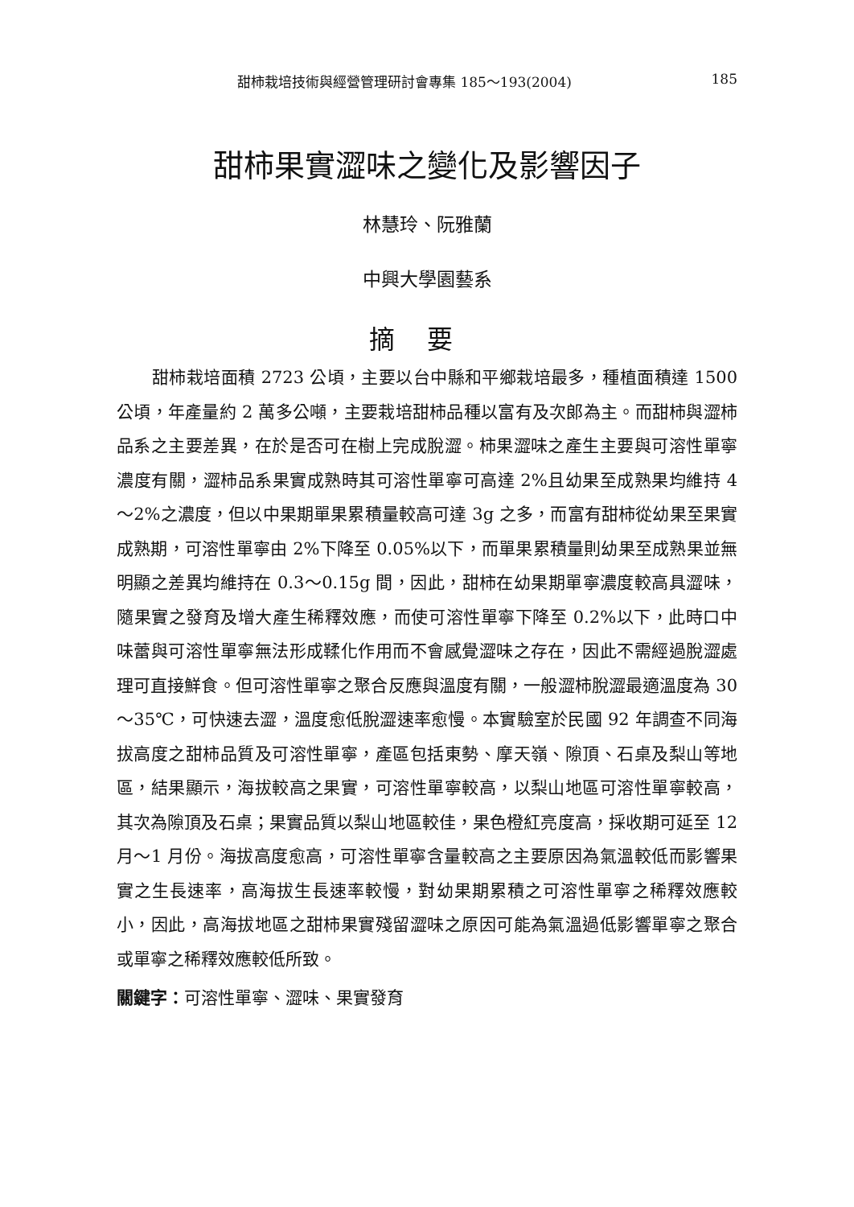甜柿栽培技術與經營管理研討會專集 185～193(2004) 185
甜柿果實澀味之變化及影響因子
林慧玲、阮雅蘭
中興大學園藝系
摘要
甜柿栽培面積 2723 公頃，主要以台中縣和平鄉栽培最多，種植面積達 1500 公頃，年產量約 2 萬多公噸，主要栽培甜柿品種以富有及次郎為主。而甜柿與澀柿品系之主要差異，在於是否可在樹上完成脫澀。柿果澀味之產生主要與可溶性單寧濃度有關，澀柿品系果實成熟時其可溶性單寧可高達 2%且幼果至成熟果均維持 4～2%之濃度，但以中果期單果累積量較高可達 3g 之多，而富有甜柿從幼果至果實成熟期，可溶性單寧由 2%下降至 0.05%以下，而單果累積量則幼果至成熟果並無明顯之差異均維持在 0.3～0.15g 間，因此，甜柿在幼果期單寧濃度較高具澀味，隨果實之發育及增大產生稀釋效應，而使可溶性單寧下降至 0.2%以下，此時口中味蕾與可溶性單寧無法形成鞣化作用而不會感覺澀味之存在，因此不需經過脫澀處理可直接鮮食。但可溶性單寧之聚合反應與溫度有關，一般澀柿脫澀最適溫度為 30～35℃，可快速去澀，溫度愈低脫澀速率愈慢。本實驗室於民國 92 年調查不同海拔高度之甜柿品質及可溶性單寧，產區包括東勢、摩天嶺、隙頂、石桌及梨山等地區，結果顯示，海拔較高之果實，可溶性單寧較高，以梨山地區可溶性單寧較高，其次為隙頂及石桌；果實品質以梨山地區較佳，果色橙紅亮度高，採收期可延至 12 月～1 月份。海拔高度愈高，可溶性單寧含量較高之主要原因為氣溫較低而影響果實之生長速率，高海拔生長速率較慢，對幼果期累積之可溶性單寧之稀釋效應較小，因此，高海拔地區之甜柿果實殘留澀味之原因可能為氣溫過低影響單寧之聚合或單寧之稀釋效應較低所致。
關鍵字：可溶性單寧、澀味、果實發育